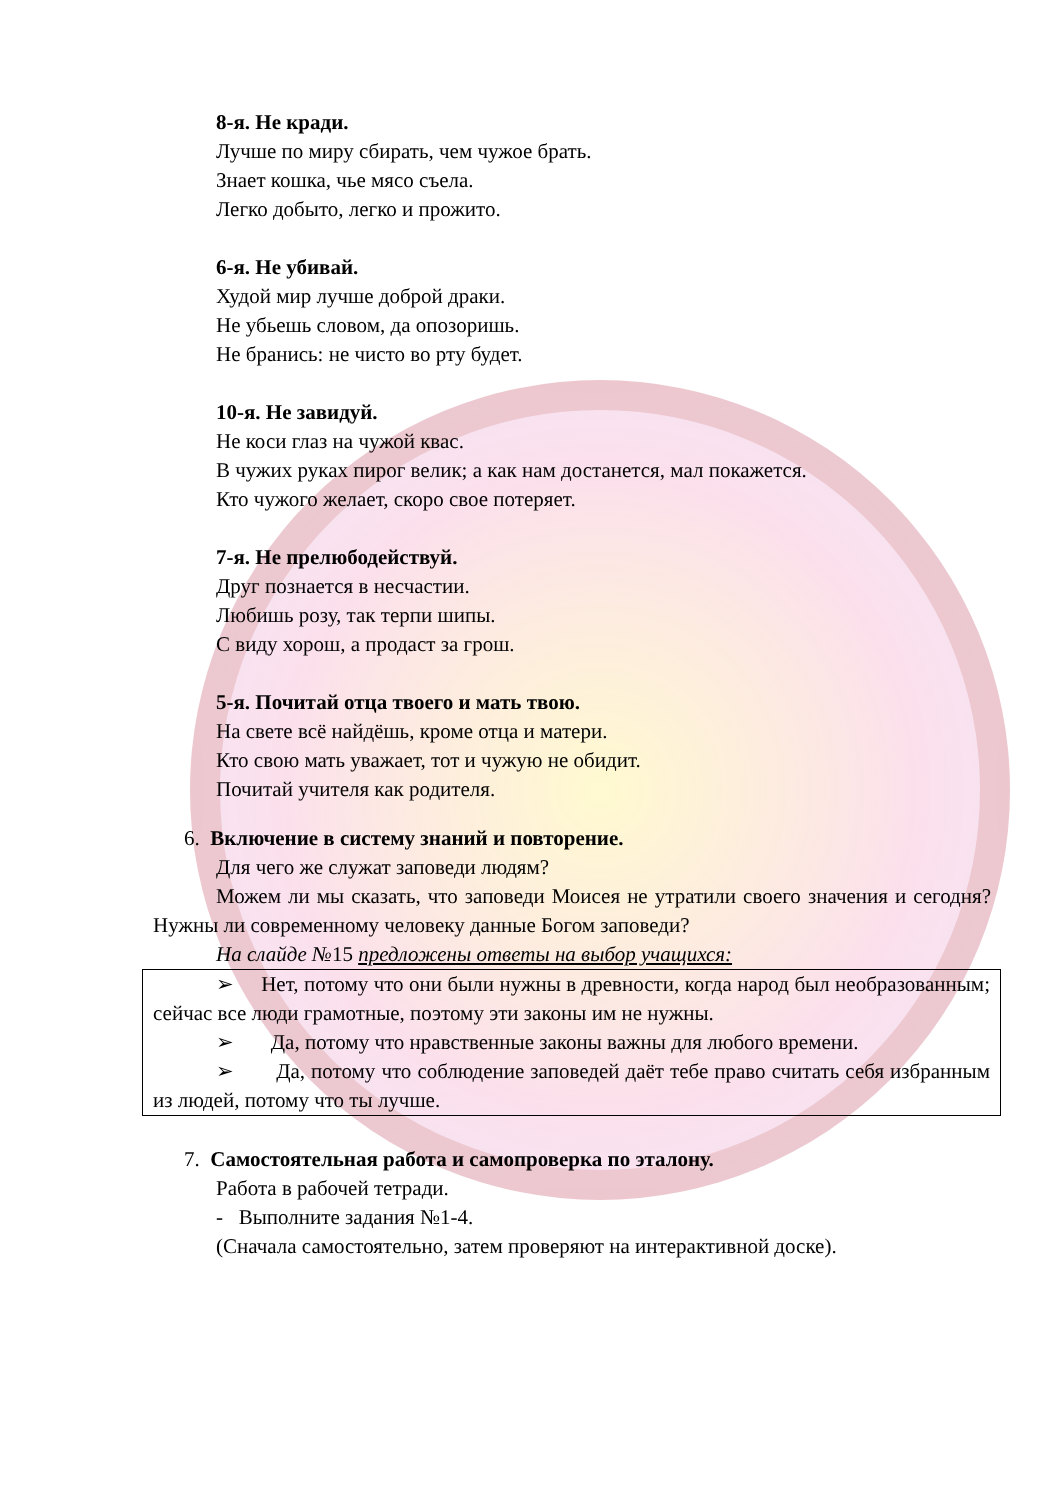8-я. Не кради.
Лучше по миру сбирать, чем чужое брать.
Знает кошка, чье мясо съела.
Легко добыто, легко и прожито.
6-я. Не убивай.
Худой мир лучше доброй драки.
Не убьешь словом, да опозоришь.
Не бранись: не чисто во рту будет.
10-я. Не завидуй.
Не коси глаз на чужой квас.
В чужих руках пирог велик; а как нам достанется, мал покажется.
Кто чужого желает, скоро свое потеряет.
7-я. Не прелюбодействуй.
Друг познается в несчастии.
Любишь розу, так терпи шипы.
С виду хорош, а продаст за грош.
5-я. Почитай отца твоего и мать твою.
На свете всё найдёшь, кроме отца и матери.
Кто свою мать уважает, тот и чужую не обидит.
Почитай учителя как родителя.
6. Включение в систему знаний и повторение.
Для чего же служат заповеди людям?
Можем ли мы сказать, что заповеди Моисея не утратили своего значения и сегодня? Нужны ли современному человеку данные Богом заповеди?
На слайде №15 предложены ответы на выбор учащихся:
➢ Нет, потому что они были нужны в древности, когда народ был необразованным; сейчас все люди грамотные, поэтому эти законы им не нужны.
➢ Да, потому что нравственные законы важны для любого времени.
➢ Да, потому что соблюдение заповедей даёт тебе право считать себя избранным из людей, потому что ты лучше.
7. Самостоятельная работа и самопроверка по эталону.
Работа в рабочей тетради.
- Выполните задания №1-4.
(Сначала самостоятельно, затем проверяют на интерактивной доске).